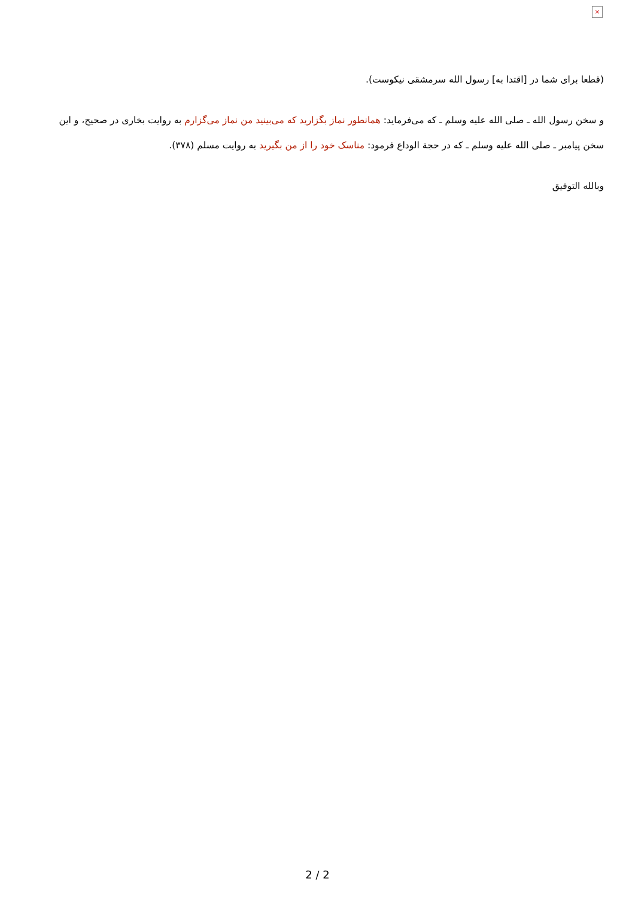×
(قطعا برای شما در [اقتدا به] رسول الله سرمشقی نیکوست).
و سخن رسول الله ـ صلی الله علیه وسلم ـ که می‌فرماید: همانطور نماز بگزارید که می‌بینید من نماز می‌گزارم به روایت بخاری در صحیح، و این سخن پیامبر ـ صلی الله علیه وسلم ـ که در حجة الوداع فرمود: مناسک خود را از من بگیرید به روایت مسلم (۳۷۸).
وبالله التوفیق
2 / 2